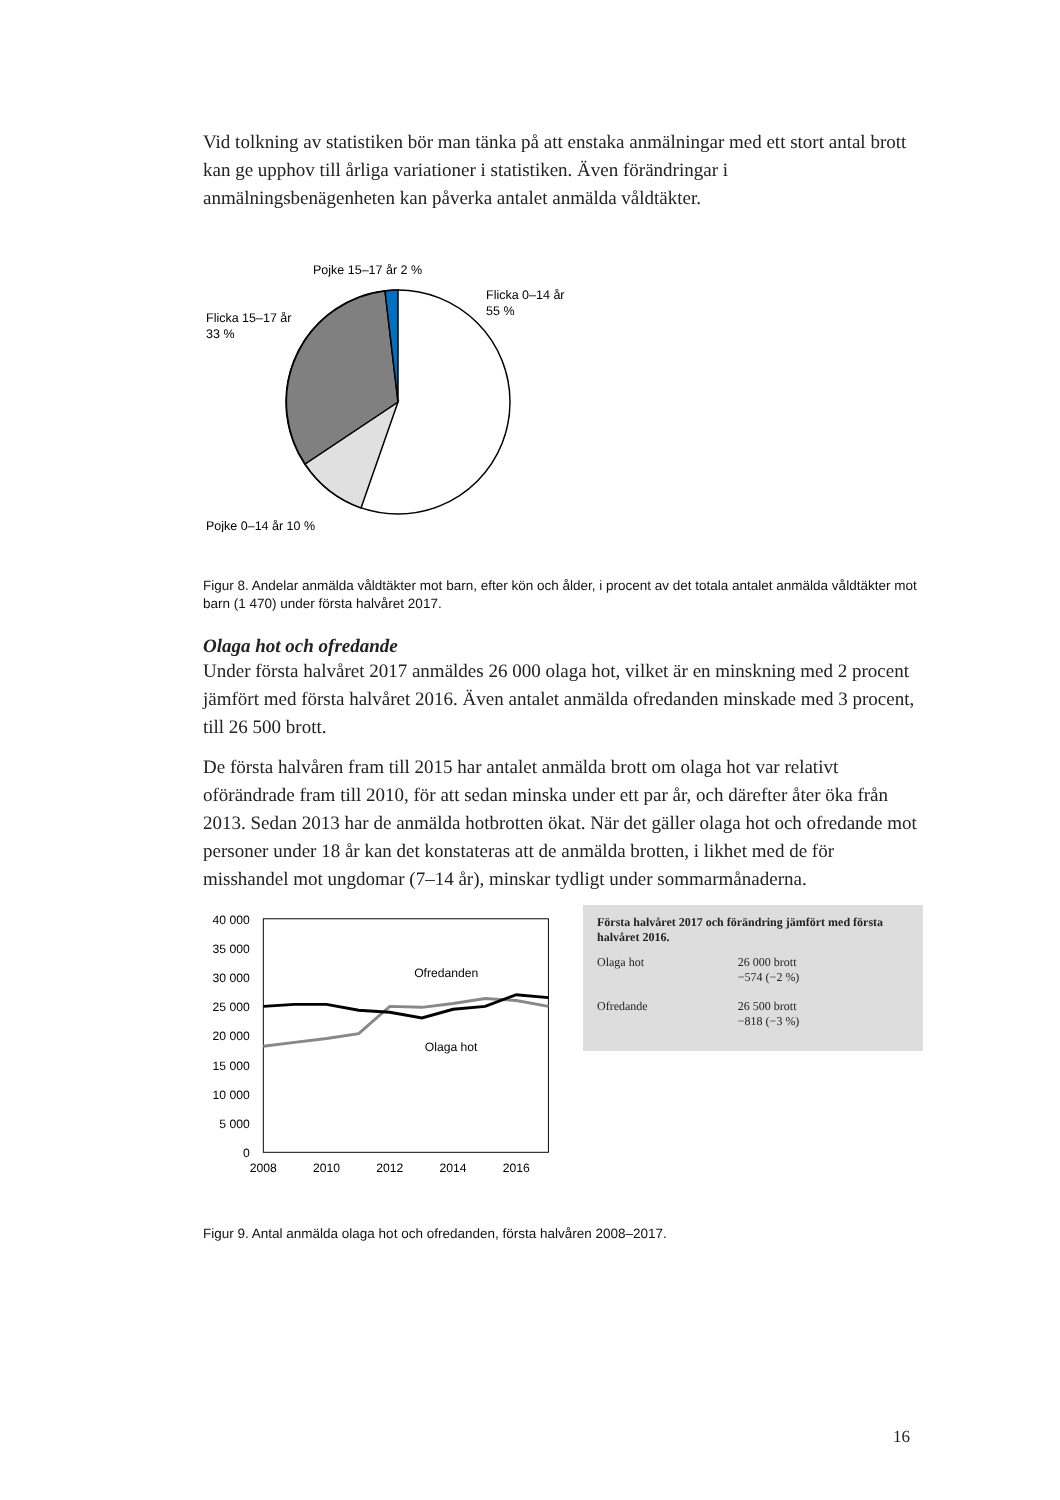Vid tolkning av statistiken bör man tänka på att enstaka anmälningar med ett stort antal brott kan ge upphov till årliga variationer i statistiken. Även förändringar i anmälningsbenägenheten kan påverka antalet anmälda våldtäkter.
Pojke 15–17 år 2 %
Flicka 0–14 år
55 %
Flicka 15–17 år
33 %
Pojke 0–14 år 10 %
Figur 8. Andelar anmälda våldtäkter mot barn, efter kön och ålder, i procent av det totala antalet anmälda våldtäkter mot barn (1 470) under första halvåret 2017.
Olaga hot och ofredande
Under första halvåret 2017 anmäldes 26 000 olaga hot, vilket är en minskning med 2 procent jämfört med första halvåret 2016. Även antalet anmälda ofredanden minskade med 3 procent, till 26 500 brott.
De första halvåren fram till 2015 har antalet anmälda brott om olaga hot var relativt oförändrade fram till 2010, för att sedan minska under ett par år, och därefter åter öka från 2013. Sedan 2013 har de anmälda hotbrotten ökat. När det gäller olaga hot och ofredande mot personer under 18 år kan det konstateras att de anmälda brotten, i likhet med de för misshandel mot ungdomar (7–14 år), minskar tydligt under sommarmånaderna.
40 000
35 000
30 000
25 000
20 000
15 000
10 000
5 000
0
2008
2010
2012
2014
2016
Ofredanden
Olaga hot
Första halvåret 2017 och förändring jämfört med första halvåret 2016.
| Olaga hot | 26 000 brott −574 (−2 %) |
| Ofredande | 26 500 brott −818 (−3 %) |
Figur 9. Antal anmälda olaga hot och ofredanden, första halvåren 2008–2017.
16